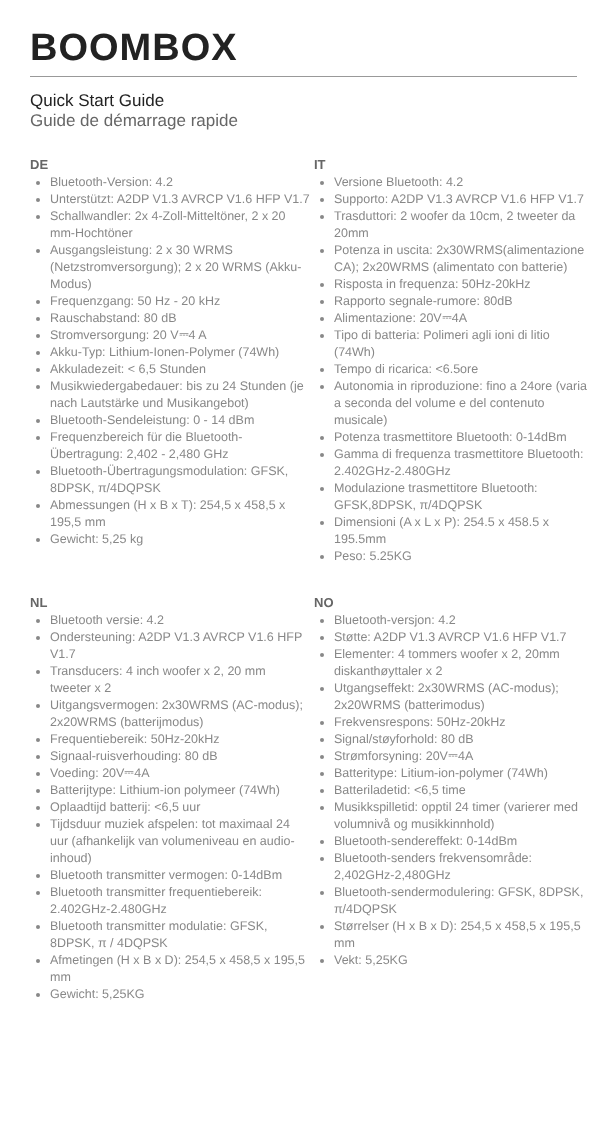BOOMBOX
Quick Start Guide
Guide de démarrage rapide
DE
Bluetooth-Version: 4.2
Unterstützt: A2DP V1.3 AVRCP V1.6 HFP V1.7
Schallwandler: 2x 4-Zoll-Mitteltöner, 2 x 20 mm-Hochtöner
Ausgangsleistung: 2 x 30 WRMS (Netzstromversorgung); 2 x 20 WRMS (Akku-Modus)
Frequenzgang: 50 Hz - 20 kHz
Rauschabstand: 80 dB
Stromversorgung: 20 V⎓4 A
Akku-Typ: Lithium-Ionen-Polymer (74Wh)
Akkuladezeit: < 6,5 Stunden
Musikwiedergabedauer: bis zu 24 Stunden (je nach Lautstärke und Musikangebot)
Bluetooth-Sendeleistung: 0 - 14 dBm
Frequenzbereich für die Bluetooth-Übertragung: 2,402 - 2,480 GHz
Bluetooth-Übertragungsmodulation: GFSK, 8DPSK, π/4DQPSK
Abmessungen (H x B x T): 254,5 x 458,5 x 195,5 mm
Gewicht: 5,25 kg
IT
Versione Bluetooth: 4.2
Supporto: A2DP V1.3 AVRCP V1.6 HFP V1.7
Trasduttori: 2 woofer da 10cm, 2 tweeter da 20mm
Potenza in uscita: 2x30WRMS(alimentazione CA); 2x20WRMS (alimentato con batterie)
Risposta in frequenza: 50Hz-20kHz
Rapporto segnale-rumore: 80dB
Alimentazione: 20V⎓4A
Tipo di batteria: Polimeri agli ioni di litio (74Wh)
Tempo di ricarica: <6.5ore
Autonomia in riproduzione: fino a 24ore (varia a seconda del volume e del contenuto musicale)
Potenza trasmettitore Bluetooth: 0-14dBm
Gamma di frequenza trasmettitore Bluetooth: 2.402GHz-2.480GHz
Modulazione trasmettitore Bluetooth: GFSK,8DPSK, π/4DQPSK
Dimensioni (A x L x P): 254.5 x 458.5 x 195.5mm
Peso: 5.25KG
NL
Bluetooth versie: 4.2
Ondersteuning: A2DP V1.3 AVRCP V1.6 HFP V1.7
Transducers: 4 inch woofer x 2, 20 mm tweeter x 2
Uitgangsvermogen: 2x30WRMS (AC-modus); 2x20WRMS (batterijmodus)
Frequentiebereik: 50Hz-20kHz
Signaal-ruisverhouding: 80 dB
Voeding: 20V⎓4A
Batterijtype: Lithium-ion polymeer (74Wh)
Oplaadtijd batterij: <6,5 uur
Tijdsduur muziek afspelen: tot maximaal 24 uur (afhankelijk van volumeniveau en audio-inhoud)
Bluetooth transmitter vermogen: 0-14dBm
Bluetooth transmitter frequentiebereik: 2.402GHz-2.480GHz
Bluetooth transmitter modulatie: GFSK, 8DPSK, π / 4DQPSK
Afmetingen (H x B x D): 254,5 x 458,5 x 195,5 mm
Gewicht: 5,25KG
NO
Bluetooth-versjon: 4.2
Støtte: A2DP V1.3 AVRCP V1.6 HFP V1.7
Elementer: 4 tommers woofer x 2, 20mm diskanthøyttaler x 2
Utgangseffekt: 2x30WRMS (AC-modus); 2x20WRMS (batterimodus)
Frekvensrespons: 50Hz-20kHz
Signal/støyforhold: 80 dB
Strømforsyning: 20V⎓4A
Batteritype: Litium-ion-polymer (74Wh)
Batteriladetid: <6,5 time
Musikkspilletid: opptil 24 timer (varierer med volumnivå og musikkinnhold)
Bluetooth-sendereffekt: 0-14dBm
Bluetooth-senders frekvensområde: 2,402GHz-2,480GHz
Bluetooth-sendermodulering: GFSK, 8DPSK, π/4DQPSK
Størrelser (H x B x D): 254,5 x 458,5 x 195,5 mm
Vekt: 5,25KG